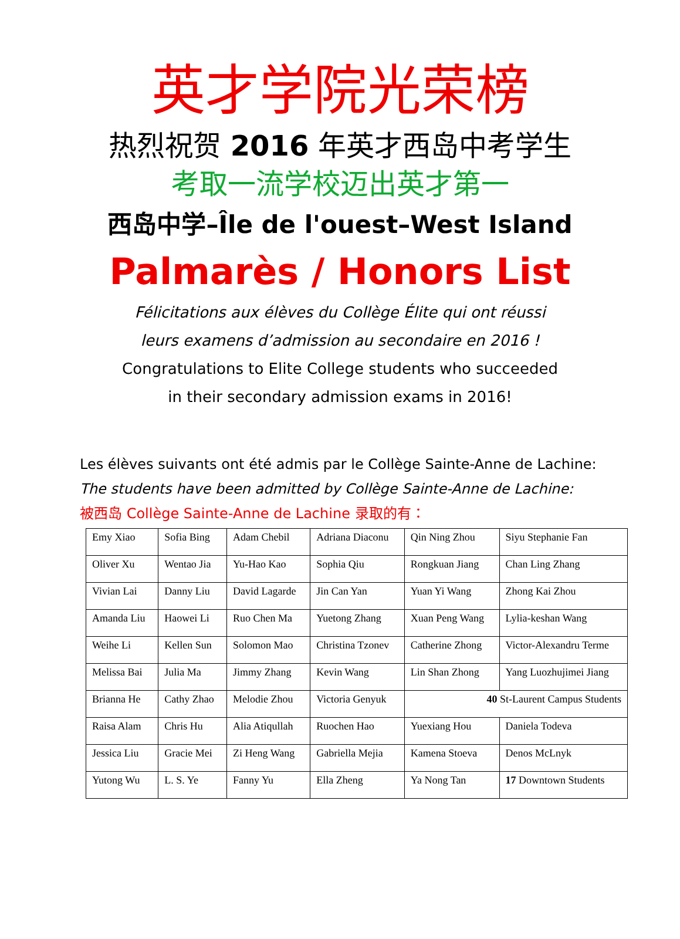英才学院光荣榜
热烈祝贺 2016 年英才西岛中考学生
考取一流学校迈出英才第一
西岛中学–Île de l'ouest–West Island
Palmarès / Honors List
Félicitations aux élèves du Collège Élite qui ont réussi
leurs examens d’admission au secondaire en 2016 !
Congratulations to Elite College students who succeeded
in their secondary admission exams in 2016!
Les élèves suivants ont été admis par le Collège Sainte-Anne de Lachine:
The students have been admitted by Collège Sainte-Anne de Lachine:
被西岛 Collège Sainte-Anne de Lachine 录取的有：
| Emy Xiao | Sofia Bing | Adam Chebil | Adriana Diaconu | Qin Ning Zhou | Siyu Stephanie Fan |
| Oliver Xu | Wentao Jia | Yu-Hao Kao | Sophia Qiu | Rongkuan Jiang | Chan Ling Zhang |
| Vivian Lai | Danny Liu | David Lagarde | Jin Can Yan | Yuan Yi Wang | Zhong Kai Zhou |
| Amanda Liu | Haowei Li | Ruo Chen Ma | Yuetong Zhang | Xuan Peng Wang | Lylia-keshan Wang |
| Weihe Li | Kellen Sun | Solomon Mao | Christina Tzonev | Catherine Zhong | Victor-Alexandru Terme |
| Melissa Bai | Julia Ma | Jimmy Zhang | Kevin Wang | Lin Shan Zhong | Yang Luozhujimei Jiang |
| Brianna He | Cathy Zhao | Melodie Zhou | Victoria Genyuk | 40 St-Laurent Campus Students | |
| Raisa Alam | Chris Hu | Alia Atiqullah | Ruochen Hao | Yuexiang Hou | Daniela Todeva |
| Jessica Liu | Gracie Mei | Zi Heng Wang | Gabriella Mejia | Kamena Stoeva | Denos McLnyk |
| Yutong Wu | L. S. Ye | Fanny Yu | Ella Zheng | Ya Nong Tan | 17 Downtown Students |